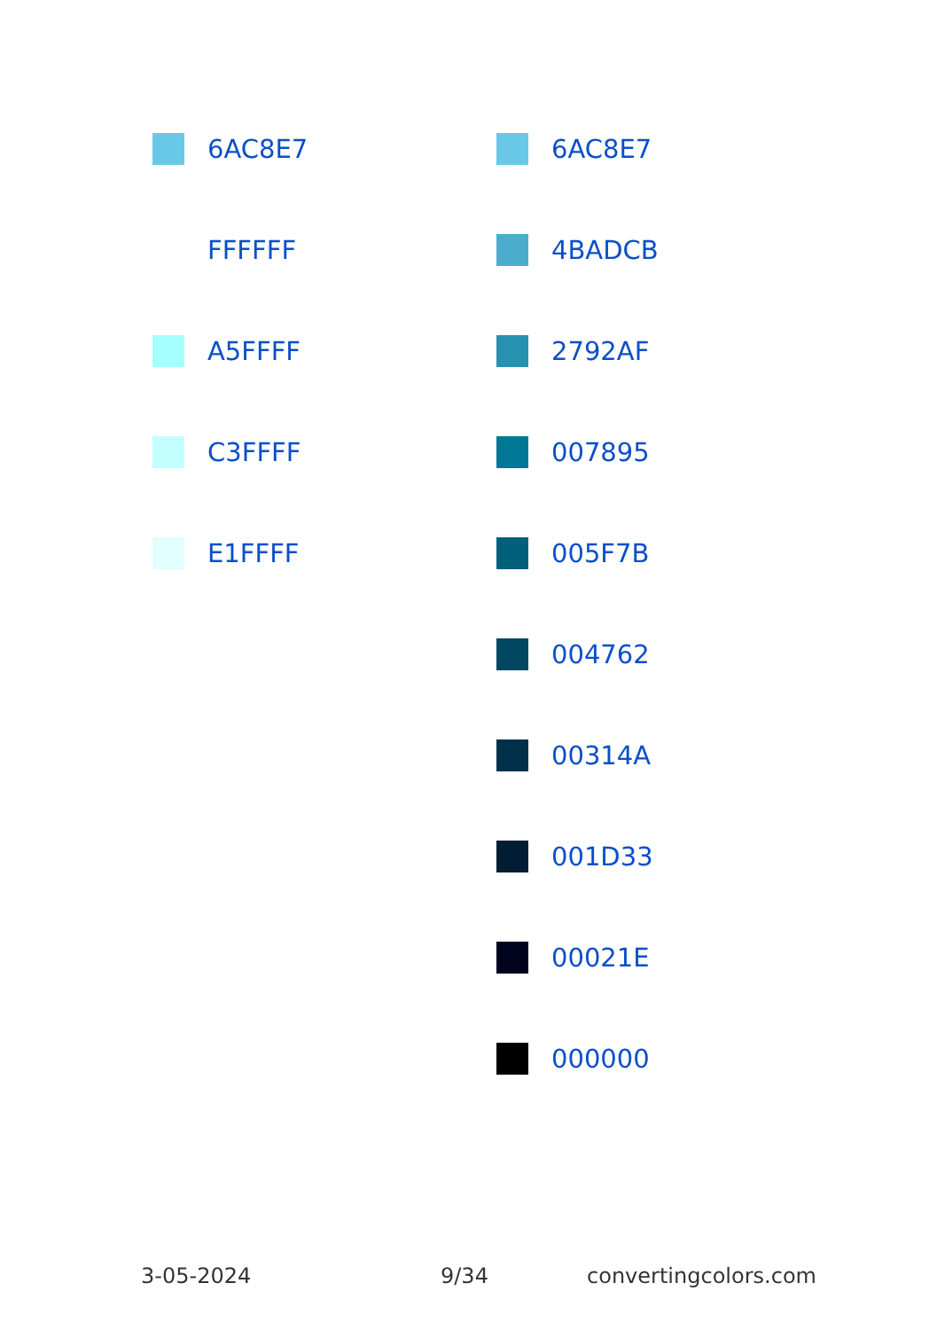6AC8E7
FFFFFF
A5FFFF
C3FFFF
E1FFFF
6AC8E7
4BADCB
2792AF
007895
005F7B
004762
00314A
001D33
00021E
000000
3-05-2024 9/34 convertingcolors.com